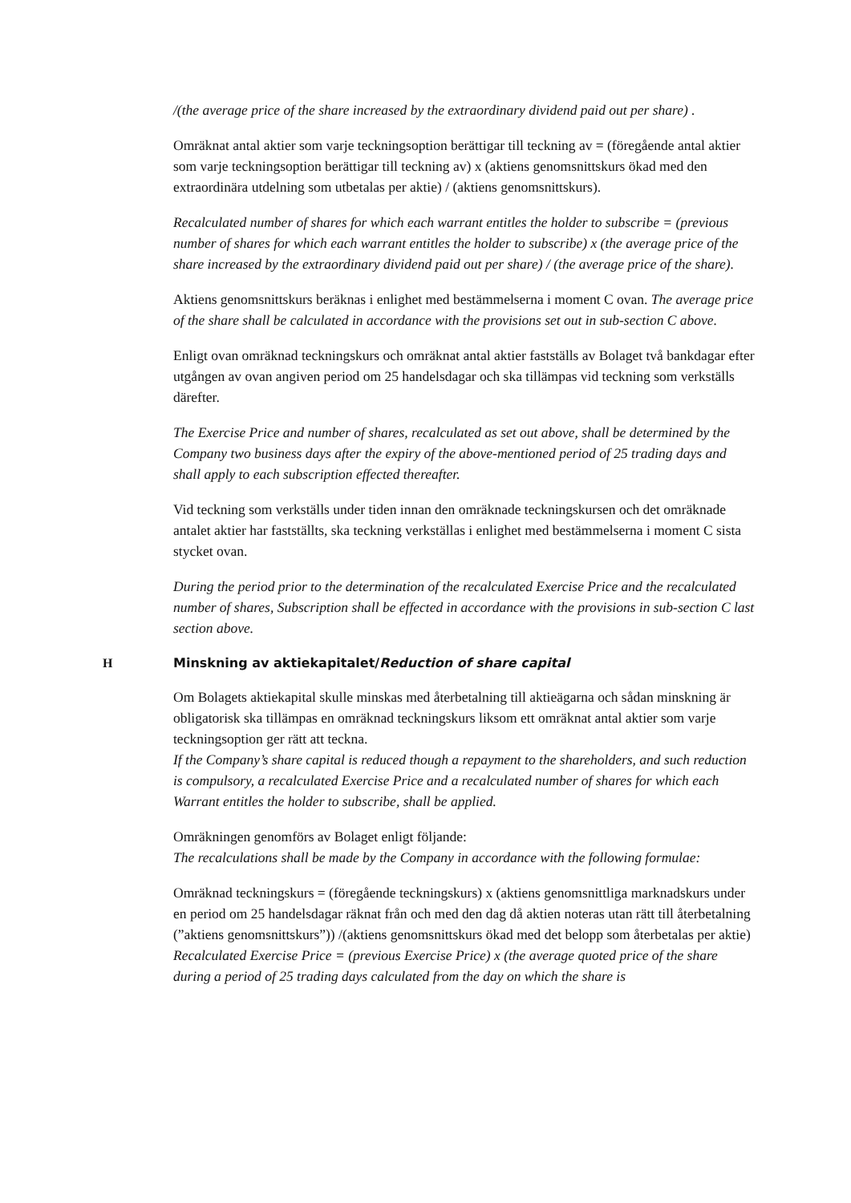/(the average price of the share increased by the extraordinary dividend paid out per share) .
Omräknat antal aktier som varje teckningsoption berättigar till teckning av = (föregående antal aktier som varje teckningsoption berättigar till teckning av) x (aktiens genomsnittskurs ökad med den extraordinära utdelning som utbetalas per aktie) / (aktiens genomsnittskurs).
Recalculated number of shares for which each warrant entitles the holder to subscribe = (previous number of shares for which each warrant entitles the holder to subscribe) x (the average price of the share increased by the extraordinary dividend paid out per share) / (the average price of the share).
Aktiens genomsnittskurs beräknas i enlighet med bestämmelserna i moment C ovan. The average price of the share shall be calculated in accordance with the provisions set out in sub-section C above.
Enligt ovan omräknad teckningskurs och omräknat antal aktier fastställs av Bolaget två bankdagar efter utgången av ovan angiven period om 25 handelsdagar och ska tillämpas vid teckning som verkställs därefter.
The Exercise Price and number of shares, recalculated as set out above, shall be determined by the Company two business days after the expiry of the above-mentioned period of 25 trading days and shall apply to each subscription effected thereafter.
Vid teckning som verkställs under tiden innan den omräknade teckningskursen och det omräknade antalet aktier har fastställts, ska teckning verkställas i enlighet med bestämmelserna i moment C sista stycket ovan.
During the period prior to the determination of the recalculated Exercise Price and the recalculated number of shares, Subscription shall be effected in accordance with the provisions in sub-section C last section above.
H Minskning av aktiekapitalet/Reduction of share capital
Om Bolagets aktiekapital skulle minskas med återbetalning till aktieägarna och sådan minskning är obligatorisk ska tillämpas en omräknad teckningskurs liksom ett omräknat antal aktier som varje teckningsoption ger rätt att teckna.
If the Company’s share capital is reduced though a repayment to the shareholders, and such reduction is compulsory, a recalculated Exercise Price and a recalculated number of shares for which each Warrant entitles the holder to subscribe, shall be applied.
Omräkningen genomförs av Bolaget enligt följande:
The recalculations shall be made by the Company in accordance with the following formulae:
Omräknad teckningskurs = (föregående teckningskurs) x (aktiens genomsnittliga marknadskurs under en period om 25 handelsdagar räknat från och med den dag då aktien noteras utan rätt till återbetalning (”aktiens genomsnittskurs”)) /(aktiens genomsnittskurs ökad med det belopp som återbetalas per aktie)
Recalculated Exercise Price = (previous Exercise Price) x (the average quoted price of the share during a period of 25 trading days calculated from the day on which the share is